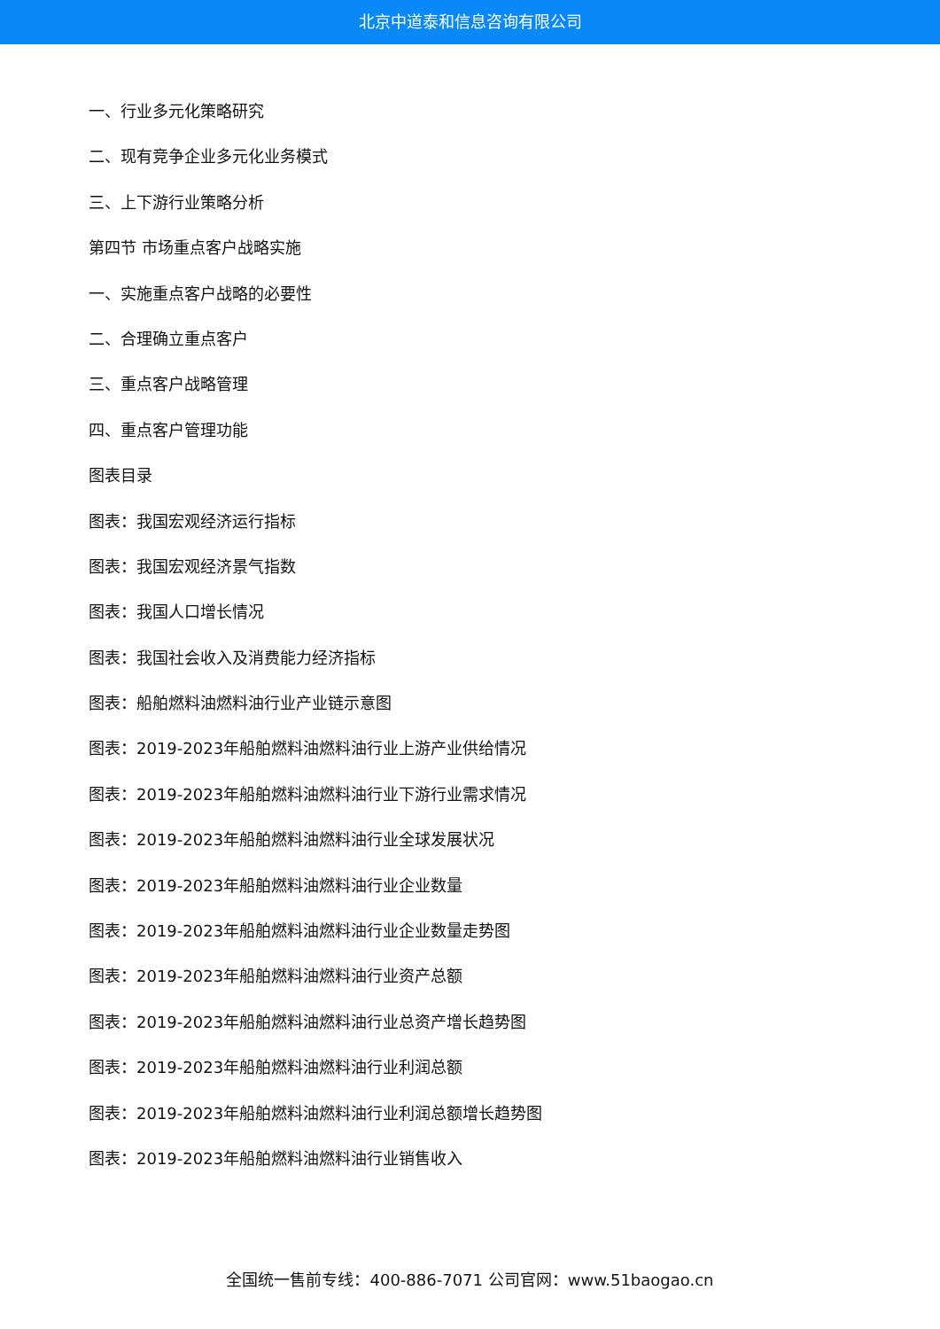北京中道泰和信息咨询有限公司
一、行业多元化策略研究
二、现有竞争企业多元化业务模式
三、上下游行业策略分析
第四节 市场重点客户战略实施
一、实施重点客户战略的必要性
二、合理确立重点客户
三、重点客户战略管理
四、重点客户管理功能
图表目录
图表：我国宏观经济运行指标
图表：我国宏观经济景气指数
图表：我国人口增长情况
图表：我国社会收入及消费能力经济指标
图表：船舶燃料油燃料油行业产业链示意图
图表：2019-2023年船舶燃料油燃料油行业上游产业供给情况
图表：2019-2023年船舶燃料油燃料油行业下游行业需求情况
图表：2019-2023年船舶燃料油燃料油行业全球发展状况
图表：2019-2023年船舶燃料油燃料油行业企业数量
图表：2019-2023年船舶燃料油燃料油行业企业数量走势图
图表：2019-2023年船舶燃料油燃料油行业资产总额
图表：2019-2023年船舶燃料油燃料油行业总资产增长趋势图
图表：2019-2023年船舶燃料油燃料油行业利润总额
图表：2019-2023年船舶燃料油燃料油行业利润总额增长趋势图
图表：2019-2023年船舶燃料油燃料油行业销售收入
全国统一售前专线：400-886-7071 公司官网：www.51baogao.cn